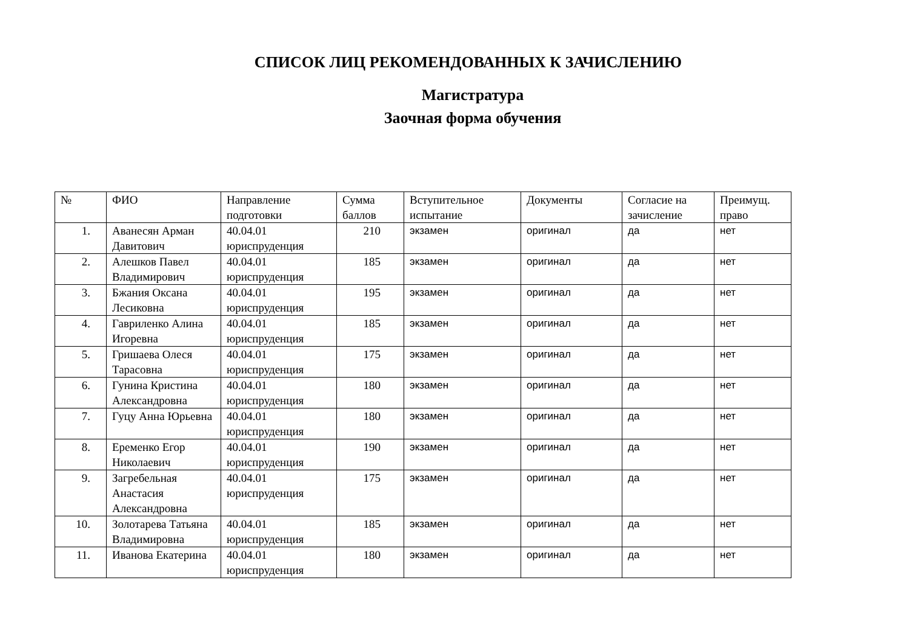СПИСОК ЛИЦ РЕКОМЕНДОВАННЫХ К ЗАЧИСЛЕНИЮ
Магистратура
Заочная форма обучения
| № | ФИО | Направление подготовки | Сумма баллов | Вступительное испытание | Документы | Согласие на зачисление | Преимущ. право |
| --- | --- | --- | --- | --- | --- | --- | --- |
| 1. | Аванесян Арман Давитович | 40.04.01 юриспруденция | 210 | экзамен | оригинал | да | нет |
| 2. | Алешков Павел Владимирович | 40.04.01 юриспруденция | 185 | экзамен | оригинал | да | нет |
| 3. | Бжания Оксана Лесиковна | 40.04.01 юриспруденция | 195 | экзамен | оригинал | да | нет |
| 4. | Гавриленко Алина Игоревна | 40.04.01 юриспруденция | 185 | экзамен | оригинал | да | нет |
| 5. | Гришаева Олеся Тарасовна | 40.04.01 юриспруденция | 175 | экзамен | оригинал | да | нет |
| 6. | Гунина Кристина Александровна | 40.04.01 юриспруденция | 180 | экзамен | оригинал | да | нет |
| 7. | Гуцу Анна Юрьевна | 40.04.01 юриспруденция | 180 | экзамен | оригинал | да | нет |
| 8. | Еременко Егор Николаевич | 40.04.01 юриспруденция | 190 | экзамен | оригинал | да | нет |
| 9. | Загребельная Анастасия Александровна | 40.04.01 юриспруденция | 175 | экзамен | оригинал | да | нет |
| 10. | Золотарева Татьяна Владимировна | 40.04.01 юриспруденция | 185 | экзамен | оригинал | да | нет |
| 11. | Иванова Екатерина | 40.04.01 юриспруденция | 180 | экзамен | оригинал | да | нет |